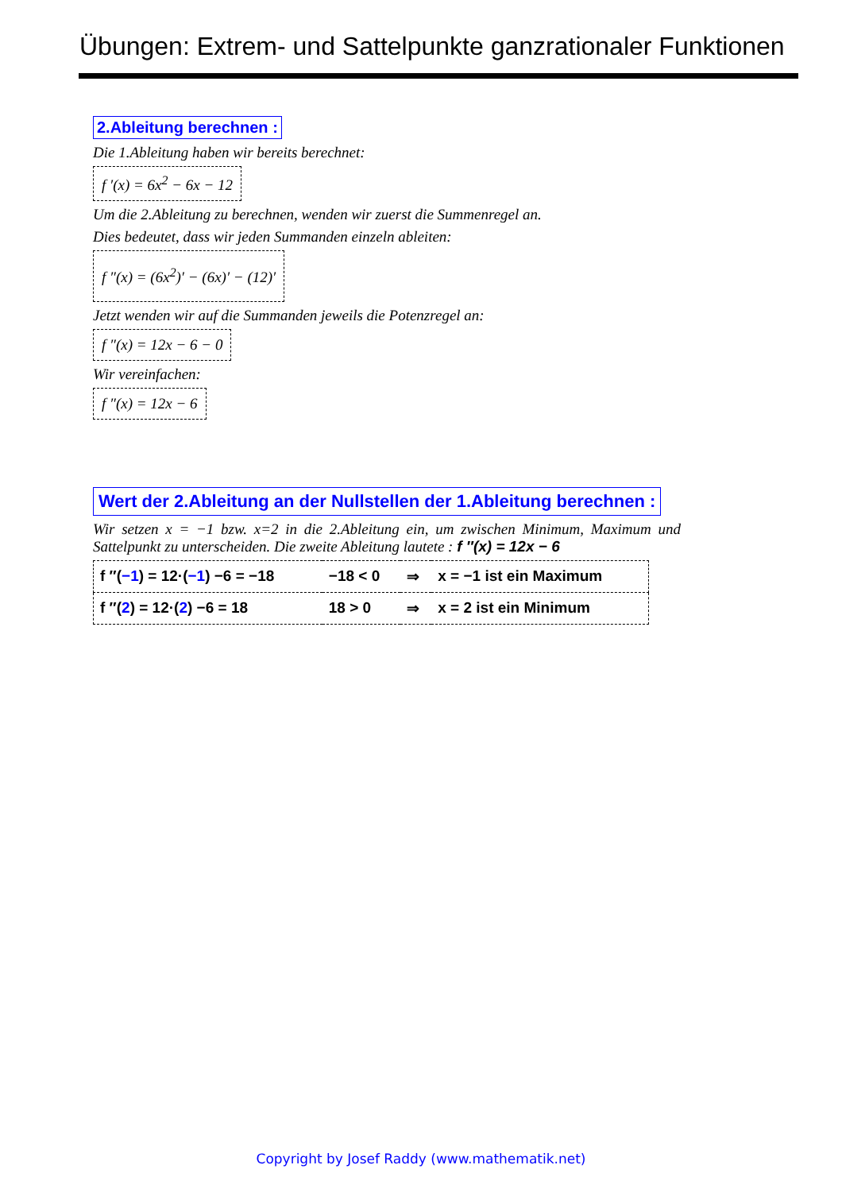Übungen: Extrem- und Sattelpunkte ganzrationaler Funktionen
2.Ableitung berechnen :
Die 1.Ableitung haben wir bereits berechnet:
f ′(x) = 6x<sup>2</sup> − 6x − 12
Um die 2.Ableitung zu berechnen, wenden wir zuerst die Summenregel an.
Dies bedeutet, dass wir jeden Summanden einzeln ableiten:
f ″(x) = (6x<sup>2</sup>)′ − (6x)′ − (12)′
Jetzt wenden wir auf die Summanden jeweils die Potenzregel an:
f ″(x) = 12x − 6 − 0
Wir vereinfachen:
f ″(x) = 12x − 6
Wert der 2.Ableitung an der Nullstellen der 1.Ableitung berechnen :
Wir setzen x = −1 bzw. x=2 in die 2.Ableitung ein, um zwischen Minimum, Maximum und Sattelpunkt zu unterscheiden. Die zweite Ableitung lautete : f ″(x) = 12x − 6
| f ″( −1 ) = 12·( −1 ) −6 = −18 | −18 < 0 | ⇒ | x = −1 ist ein Maximum |
| f ″( 2 ) = 12·( 2 ) −6 = 18 | 18 > 0 | ⇒ | x = 2 ist ein Minimum |
Copyright by Josef Raddy (www.mathematik.net)